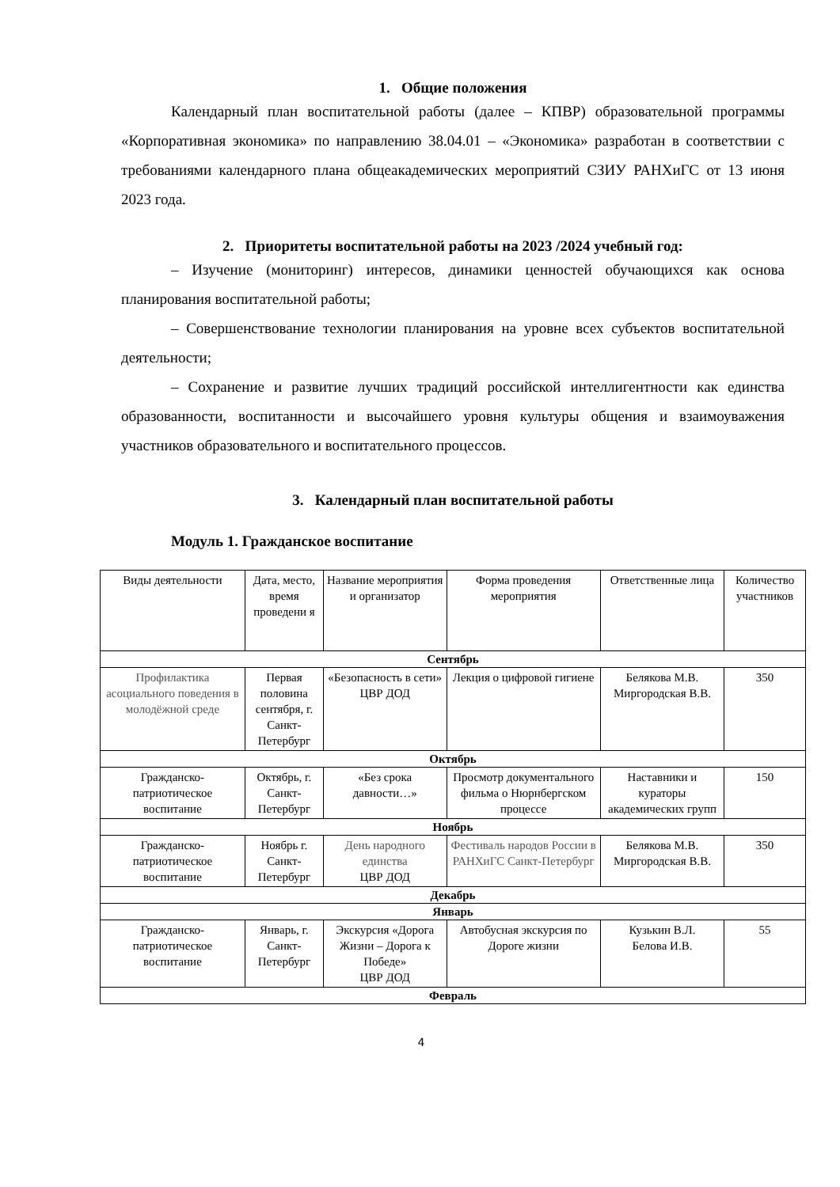1. Общие положения
Календарный план воспитательной работы (далее – КПВР) образовательной программы «Корпоративная экономика» по направлению 38.04.01 – «Экономика» разработан в соответствии с требованиями календарного плана общеакадемических мероприятий СЗИУ РАНХиГС от 13 июня 2023 года.
2. Приоритеты воспитательной работы на 2023 /2024 учебный год:
– Изучение (мониторинг) интересов, динамики ценностей обучающихся как основа планирования воспитательной работы;
– Совершенствование технологии планирования на уровне всех субъектов воспитательной деятельности;
– Сохранение и развитие лучших традиций российской интеллигентности как единства образованности, воспитанности и высочайшего уровня культуры общения и взаимоуважения участников образовательного и воспитательного процессов.
3. Календарный план воспитательной работы
Модуль 1. Гражданское воспитание
| Виды деятельности | Дата, место, время проведени я | Название мероприятия и организатор | Форма проведения мероприятия | Ответственные лица | Количество участников |
| --- | --- | --- | --- | --- | --- |
| Сентябрь | | | | | |
| Профилактика асоциального поведения в молодёжной среде | Первая половина сентября, г. Санкт-Петербург | «Безопасность в сети» ЦВР ДОД | Лекция о цифровой гигиене | Белякова М.В. Миргородская В.В. | 350 |
| Октябрь | | | | | |
| Гражданско-патриотическое воспитание | Октябрь, г. Санкт-Петербург | «Без срока давности…» | Просмотр документального фильма о Нюрнбергском процессе | Наставники и кураторы академических групп | 150 |
| Ноябрь | | | | | |
| Гражданско-патриотическое воспитание | Ноябрь г. Санкт-Петербург | День народного единства ЦВР ДОД | Фестиваль народов России в РАНХиГС Санкт-Петербург | Белякова М.В. Миргородская В.В. | 350 |
| Декабрь | | | | | |
| Январь | | | | | |
| Гражданско-патриотическое воспитание | Январь, г. Санкт-Петербург | Экскурсия «Дорога Жизни – Дорога к Победе» ЦВР ДОД | Автобусная экскурсия по Дороге жизни | Кузькин В.Л. Белова И.В. | 55 |
| Февраль | | | | | |
4